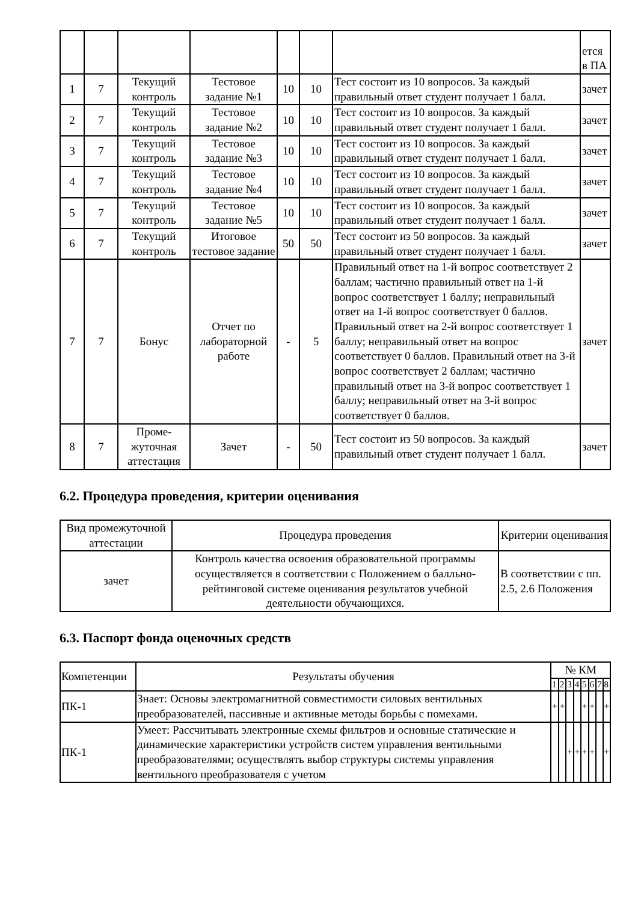| | | | | | | | ется в ПА |
| 1 | 7 | Текущий контроль | Тестовое задание №1 | 10 | 10 | Тест состоит из 10 вопросов. За каждый правильный ответ студент получает 1 балл. | зачет |
| 2 | 7 | Текущий контроль | Тестовое задание №2 | 10 | 10 | Тест состоит из 10 вопросов. За каждый правильный ответ студент получает 1 балл. | зачет |
| 3 | 7 | Текущий контроль | Тестовое задание №3 | 10 | 10 | Тест состоит из 10 вопросов. За каждый правильный ответ студент получает 1 балл. | зачет |
| 4 | 7 | Текущий контроль | Тестовое задание №4 | 10 | 10 | Тест состоит из 10 вопросов. За каждый правильный ответ студент получает 1 балл. | зачет |
| 5 | 7 | Текущий контроль | Тестовое задание №5 | 10 | 10 | Тест состоит из 10 вопросов. За каждый правильный ответ студент получает 1 балл. | зачет |
| 6 | 7 | Текущий контроль | Итоговое тестовое задание | 50 | 50 | Тест состоит из 50 вопросов. За каждый правильный ответ студент получает 1 балл. | зачет |
| 7 | 7 | Бонус | Отчет по лабораторной работе | - | 5 | Правильный ответ на 1-й вопрос соответствует 2 баллам; частично правильный ответ на 1-й вопрос соответствует 1 баллу; неправильный ответ на 1-й вопрос соответствует 0 баллов. Правильный ответ на 2-й вопрос соответствует 1 баллу; неправильный ответ на вопрос соответствует 0 баллов. Правильный ответ на 3-й вопрос соответствует 2 баллам; частично правильный ответ на 3-й вопрос соответствует 1 баллу; неправильный ответ на 3-й вопрос соответствует 0 баллов. | зачет |
| 8 | 7 | Проме-жуточная аттестация | Зачет | - | 50 | Тест состоит из 50 вопросов. За каждый правильный ответ студент получает 1 балл. | зачет |
6.2. Процедура проведения, критерии оценивания
| Вид промежуточной аттестации | Процедура проведения | Критерии оценивания |
| --- | --- | --- |
| зачет | Контроль качества освоения образовательной программы осуществляется в соответствии с Положением о балльно-рейтинговой системе оценивания результатов учебной деятельности обучающихся. | В соответствии с пп. 2.5, 2.6 Положения |
6.3. Паспорт фонда оценочных средств
| Компетенции | Результаты обучения | № КМ | | | | | | | |
| | | 1 | 2 | 3 | 4 | 5 | 6 | 7 | 8 |
| ПК-1 | Знает: Основы электромагнитной совместимости силовых вентильных преобразователей, пассивные и активные методы борьбы с помехами. | + | + | | | + | + | | + |
| ПК-1 | Умеет: Рассчитывать электронные схемы фильтров и основные статические и динамические характеристики устройств систем управления вентильными преобразователями; осуществлять выбор структуры системы управления вентильного преобразователя с учетом | | | + | + | + | + | | + |